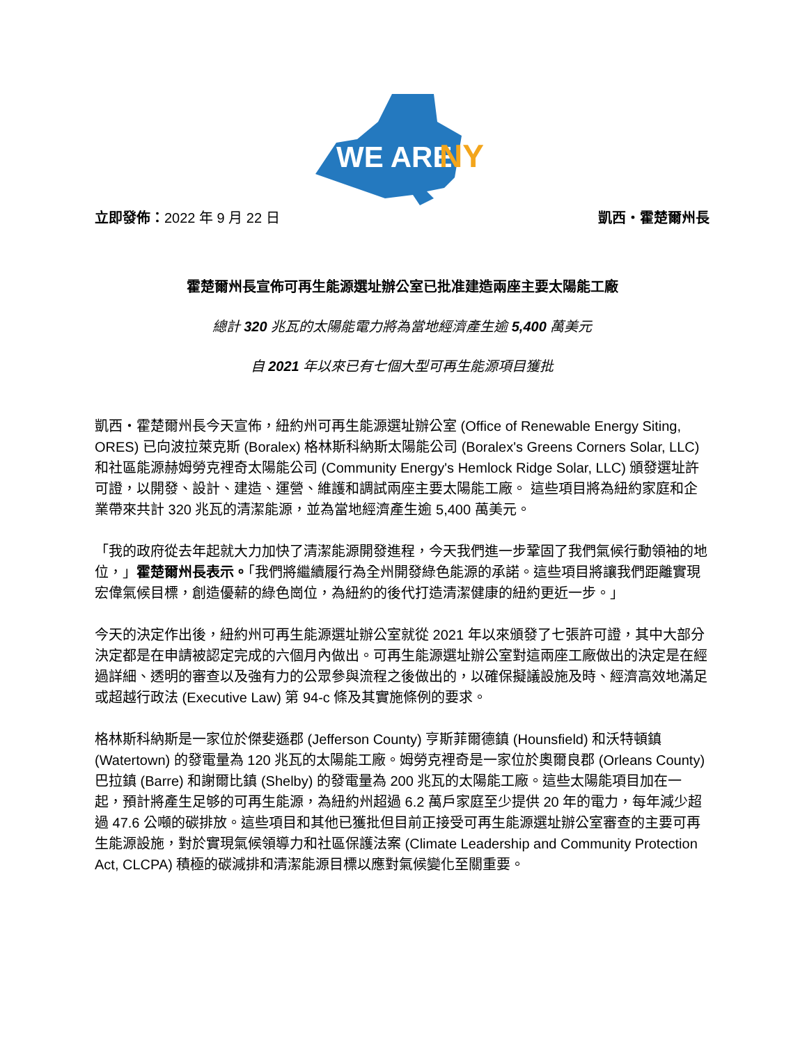WE ARE
NY
立即發佈：2022 年 9 月 22 日 凱西・霍楚爾州長
霍楚爾州長宣佈可再生能源選址辦公室已批准建造兩座主要太陽能工廠
總計 320 兆瓦的太陽能電力將為當地經濟產生逾 5,400 萬美元
自 2021 年以來已有七個大型可再生能源項目獲批
凱西・霍楚爾州長今天宣佈，紐約州可再生能源選址辦公室 (Office of Renewable Energy Siting, ORES) 已向波拉萊克斯 (Boralex) 格林斯科納斯太陽能公司 (Boralex's Greens Corners Solar, LLC) 和社區能源赫姆勞克裡奇太陽能公司 (Community Energy's Hemlock Ridge Solar, LLC) 頒發選址許可證，以開發、設計、建造、運營、維護和調試兩座主要太陽能工廠。 這些項目將為紐約家庭和企業帶來共計 320 兆瓦的清潔能源，並為當地經濟產生逾 5,400 萬美元。
「我的政府從去年起就大力加快了清潔能源開發進程，今天我們進一步鞏固了我們氣候行動領袖的地位，」霍楚爾州長表示。「我們將繼續履行為全州開發綠色能源的承諾。這些項目將讓我們距離實現宏偉氣候目標，創造優薪的綠色崗位，為紐約的後代打造清潔健康的紐約更近一步。」
今天的決定作出後，紐約州可再生能源選址辦公室就從 2021 年以來頒發了七張許可證，其中大部分決定都是在申請被認定完成的六個月內做出。可再生能源選址辦公室對這兩座工廠做出的決定是在經過詳細、透明的審查以及強有力的公眾參與流程之後做出的，以確保擬議設施及時、經濟高效地滿足或超越行政法 (Executive Law) 第 94-c 條及其實施條例的要求。
格林斯科納斯是一家位於傑斐遜郡 (Jefferson County) 亨斯菲爾德鎮 (Hounsfield) 和沃特頓鎮 (Watertown) 的發電量為 120 兆瓦的太陽能工廠。姆勞克裡奇是一家位於奧爾良郡 (Orleans County) 巴拉鎮 (Barre) 和謝爾比鎮 (Shelby) 的發電量為 200 兆瓦的太陽能工廠。這些太陽能項目加在一起，預計將產生足够的可再生能源，為紐約州超過 6.2 萬戶家庭至少提供 20 年的電力，每年減少超過 47.6 公噸的碳排放。這些項目和其他已獲批但目前正接受可再生能源選址辦公室審查的主要可再生能源設施，對於實現氣候領導力和社區保護法案 (Climate Leadership and Community Protection Act, CLCPA) 積極的碳減排和清潔能源目標以應對氣候變化至關重要。